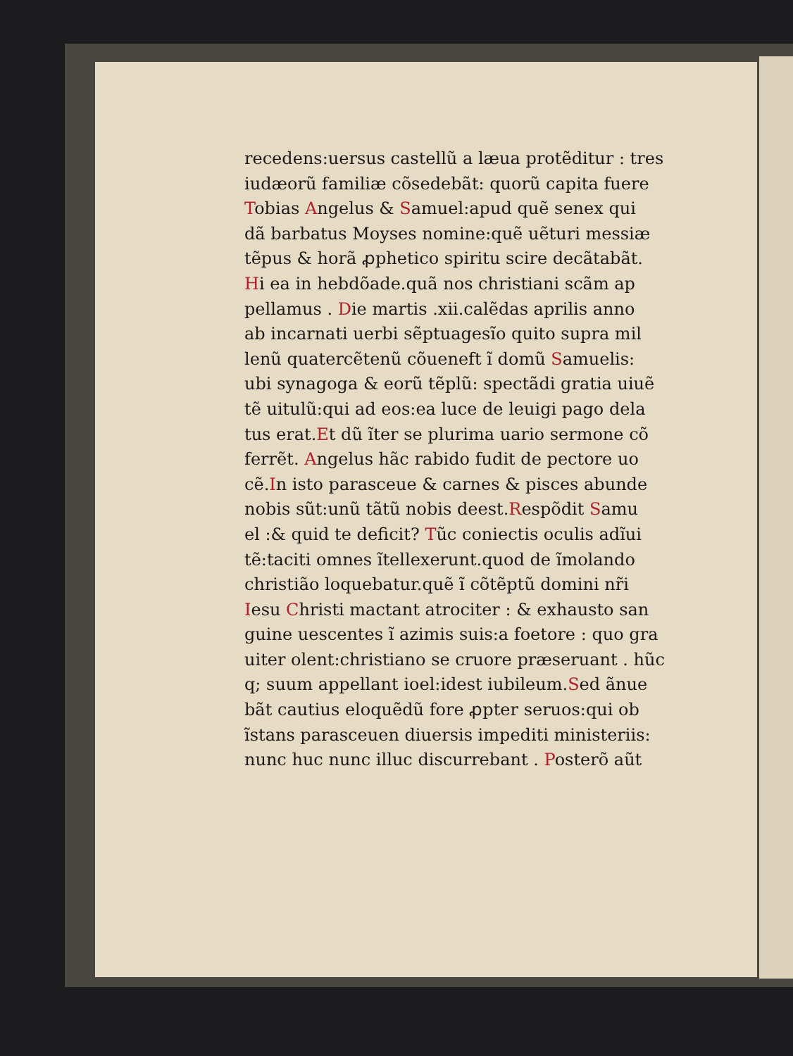recedens:uersus castellũ a læua protẽditur : tres
iudæorũ familiæ cõsedebãt: quorũ capita fuere
Tobias Angelus & Samuel:apud quẽ senex qui
dã barbatus Moyses nomine:quẽ uẽturi messiæ
tẽpus & horã ꝓphetico spiritu scire decãtabãt.
Hi ea in hebdõade.quã nos christiani scãm ap
pellamus . Die martis .xii.calẽdas aprilis anno
ab incarnati uerbi sẽptuagesĩo quito supra mil
lenũ quatercẽtenũ cõueneft ĩ domũ Samuelis:
ubi synagoga & eorũ tẽplũ: spectãdi gratia uiuẽ
tẽ uitulũ:qui ad eos:ea luce de leuigi pago dela
tus erat.Et dũ ĩter se plurima uario sermone cõ
ferrẽt. Angelus hãc rabido fudit de pectore uo
cẽ.In isto parasceue & carnes & pisces abunde
nobis sũt:unũ tãtũ nobis deest.Respõdit Samu
el :& quid te deficit? Tũc coniectis oculis adĩui
tẽ:taciti omnes ĩtellexerunt.quod de ĩmolando
christião loquebatur.quẽ ĩ cõtẽptũ domini nr̃i
Iesu Christi mactant atrociter : & exhausto san
guine uescentes ĩ azimis suis:a foetore : quo gra
uiter olent:christiano se cruore præseruant . hũc
q; suum appellant ioel:idest iubileum.Sed ãnue
bãt cautius eloquẽdũ fore ꝓpter seruos:qui ob
ĩstans parasceuen diuersis impediti ministeriis:
nunc huc nunc illuc discurrebant . Posterõ aũt